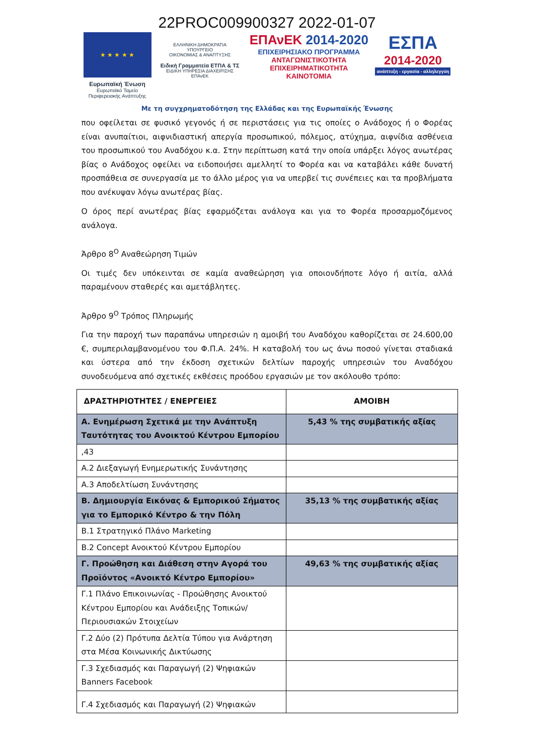22PROC009900327 2022-01-07
★ ★ ★ ★ ★
Ευρωπαϊκή Ένωση
Ευρωπαϊκό Ταμείο
Περιφερειακής Ανάπτυξης
ΕΛΛΗΝΙΚΗ ΔΗΜΟΚΡΑΤΙΑ
ΥΠΟΥΡΓΕΙΟ
ΟΙΚΟΝΟΜΙΑΣ & ΑΝΑΠΤΥΞΗΣ
Ειδική Γραμματεία ΕΤΠΑ & ΤΣ
ΕΙΔΙΚΗ ΥΠΗΡΕΣΙΑ ΔΙΑΧΕΙΡΙΣΗΣ ΕΠΑνΕΚ
ΕΠΑνΕΚ 2014-2020
ΕΠΙΧΕΙΡΗΣΙΑΚΟ ΠΡΟΓΡΑΜΜΑ
ΑΝΤΑΓΩΝΙΣΤΙΚΟΤΗΤΑ
ΕΠΙΧΕΙΡΗΜΑΤΙΚΟΤΗΤΑ
ΚΑΙΝΟΤΟΜΙΑ
ΕΣΠΑ
2014-2020
ανάπτυξη - εργασία - αλληλεγγύη
Με τη συγχρηματοδότηση της Ελλάδας και της Ευρωπαϊκής Ένωσης
που οφείλεται σε φυσικό γεγονός ή σε περιστάσεις για τις οποίες ο Ανάδοχος ή ο Φορέας είναι ανυπαίτιοι, αιφνιδιαστική απεργία προσωπικού, πόλεμος, ατύχημα, αιφνίδια ασθένεια του προσωπικού του Αναδόχου κ.α. Στην περίπτωση κατά την οποία υπάρξει λόγος ανωτέρας βίας ο Ανάδοχος οφείλει να ειδοποιήσει αμελλητί το Φορέα και να καταβάλει κάθε δυνατή προσπάθεια σε συνεργασία με το άλλο μέρος για να υπερβεί τις συνέπειες και τα προβλήματα που ανέκυψαν λόγω ανωτέρας βίας.
Ο όρος περί ανωτέρας βίας εφαρμόζεται ανάλογα και για το Φορέα προσαρμοζόμενος ανάλογα.
Άρθρο 8<sup>Ο</sup> Αναθεώρηση Τιμών
Οι τιμές δεν υπόκεινται σε καμία αναθεώρηση για οποιονδήποτε λόγο ή αιτία, αλλά παραμένουν σταθερές και αμετάβλητες.
Άρθρο 9<sup>Ο</sup> Τρόπος Πληρωμής
Για την παροχή των παραπάνω υπηρεσιών η αμοιβή του Αναδόχου καθορίζεται σε 24.600,00 €, συμπεριλαμβανομένου του Φ.Π.Α. 24%. Η καταβολή του ως άνω ποσού γίνεται σταδιακά και ύστερα από την έκδοση σχετικών δελτίων παροχής υπηρεσιών του Αναδόχου συνοδευόμενα από σχετικές εκθέσεις προόδου εργασιών με τον ακόλουθο τρόπο:
| ΔΡΑΣΤΗΡΙΟΤΗΤΕΣ / ΕΝΕΡΓΕΙΕΣ | ΑΜΟΙΒΗ |
| --- | --- |
| Α. Ενημέρωση Σχετικά με την Ανάπτυξη Ταυτότητας του Ανοικτού Κέντρου Εμπορίου | 5,43 % της συμβατικής αξίας |
| ,43 | |
| Α.2 Διεξαγωγή Ενημερωτικής Συνάντησης | |
| Α.3 Αποδελτίωση Συνάντησης | |
| Β. Δημιουργία Εικόνας & Εμπορικού Σήματος για το Εμπορικό Κέντρο & την Πόλη | 35,13 % της συμβατικής αξίας |
| Β.1 Στρατηγικό Πλάνο Marketing | |
| Β.2 Concept Ανοικτού Κέντρου Εμπορίου | |
| Γ. Προώθηση και Διάθεση στην Αγορά του Προϊόντος «Ανοικτό Κέντρο Εμπορίου» | 49,63 % της συμβατικής αξίας |
| Γ.1 Πλάνο Επικοινωνίας - Προώθησης Ανοικτού Κέντρου Εμπορίου και Ανάδειξης Τοπικών/Περιουσιακών Στοιχείων | |
| Γ.2 Δύο (2) Πρότυπα Δελτία Τύπου για Ανάρτηση στα Μέσα Κοινωνικής Δικτύωσης | |
| Γ.3 Σχεδιασμός και Παραγωγή (2) Ψηφιακών Banners Facebook | |
| Γ.4 Σχεδιασμός και Παραγωγή (2) Ψηφιακών | |